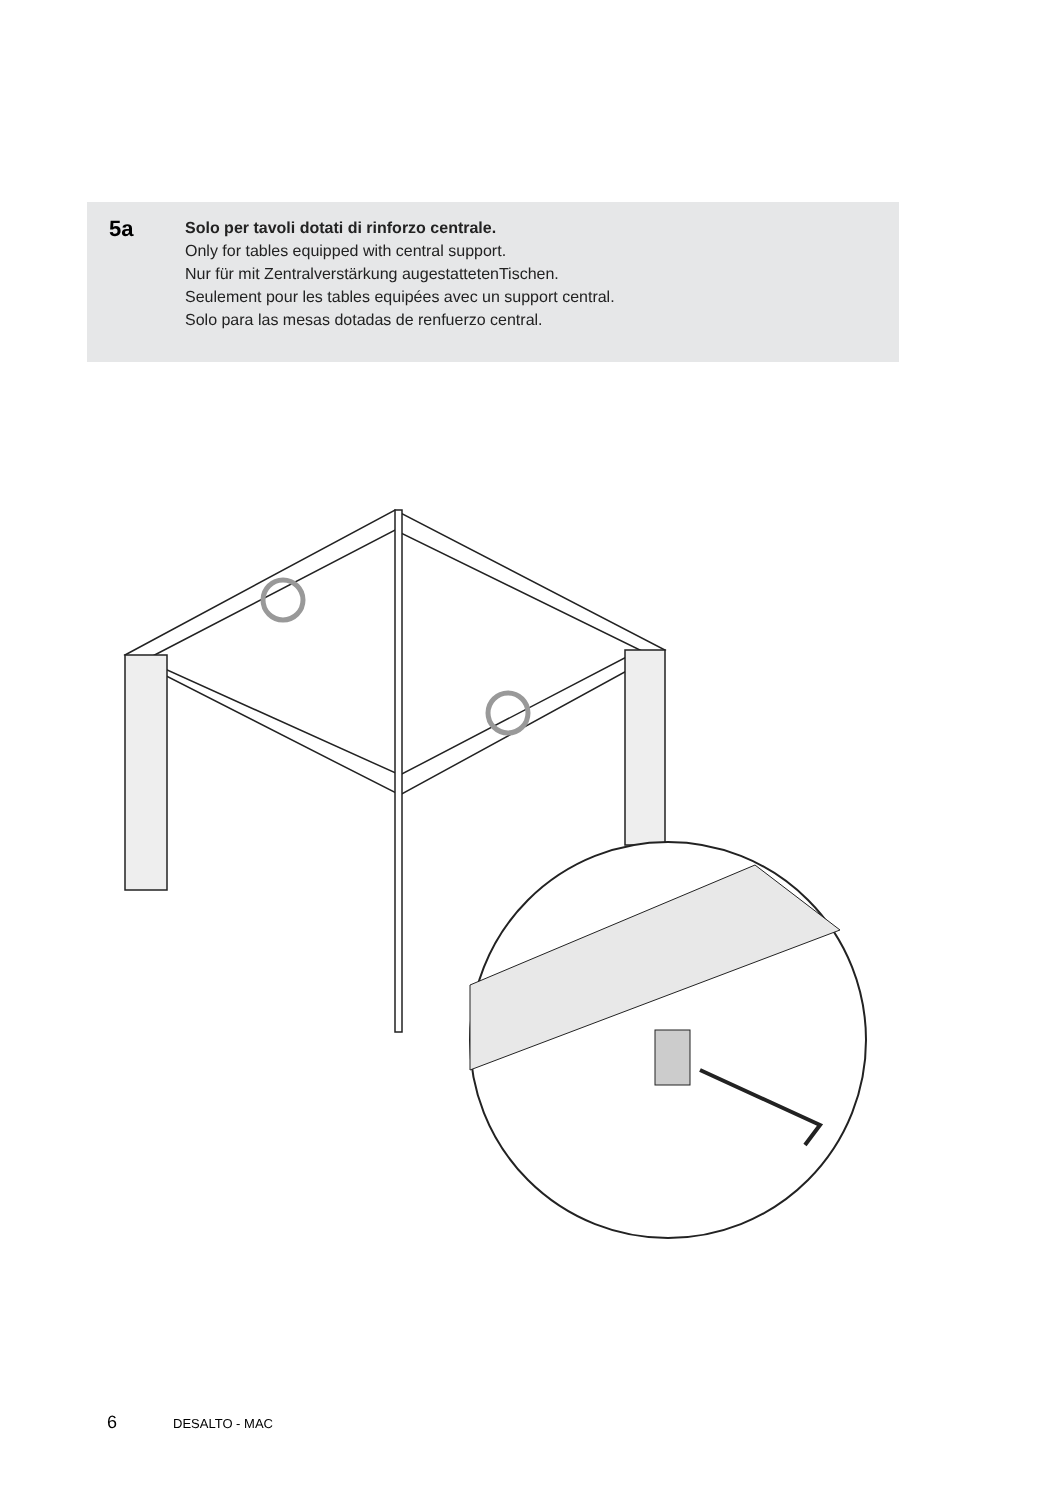5a
Solo per tavoli dotati di rinforzo centrale.
Only for tables equipped with central support.
Nur für mit Zentralverstärkung augestattetenTischen.
Seulement pour les tables equipées avec un support central.
Solo para las mesas dotadas de renfuerzo central.
6 DESALTO - MAC